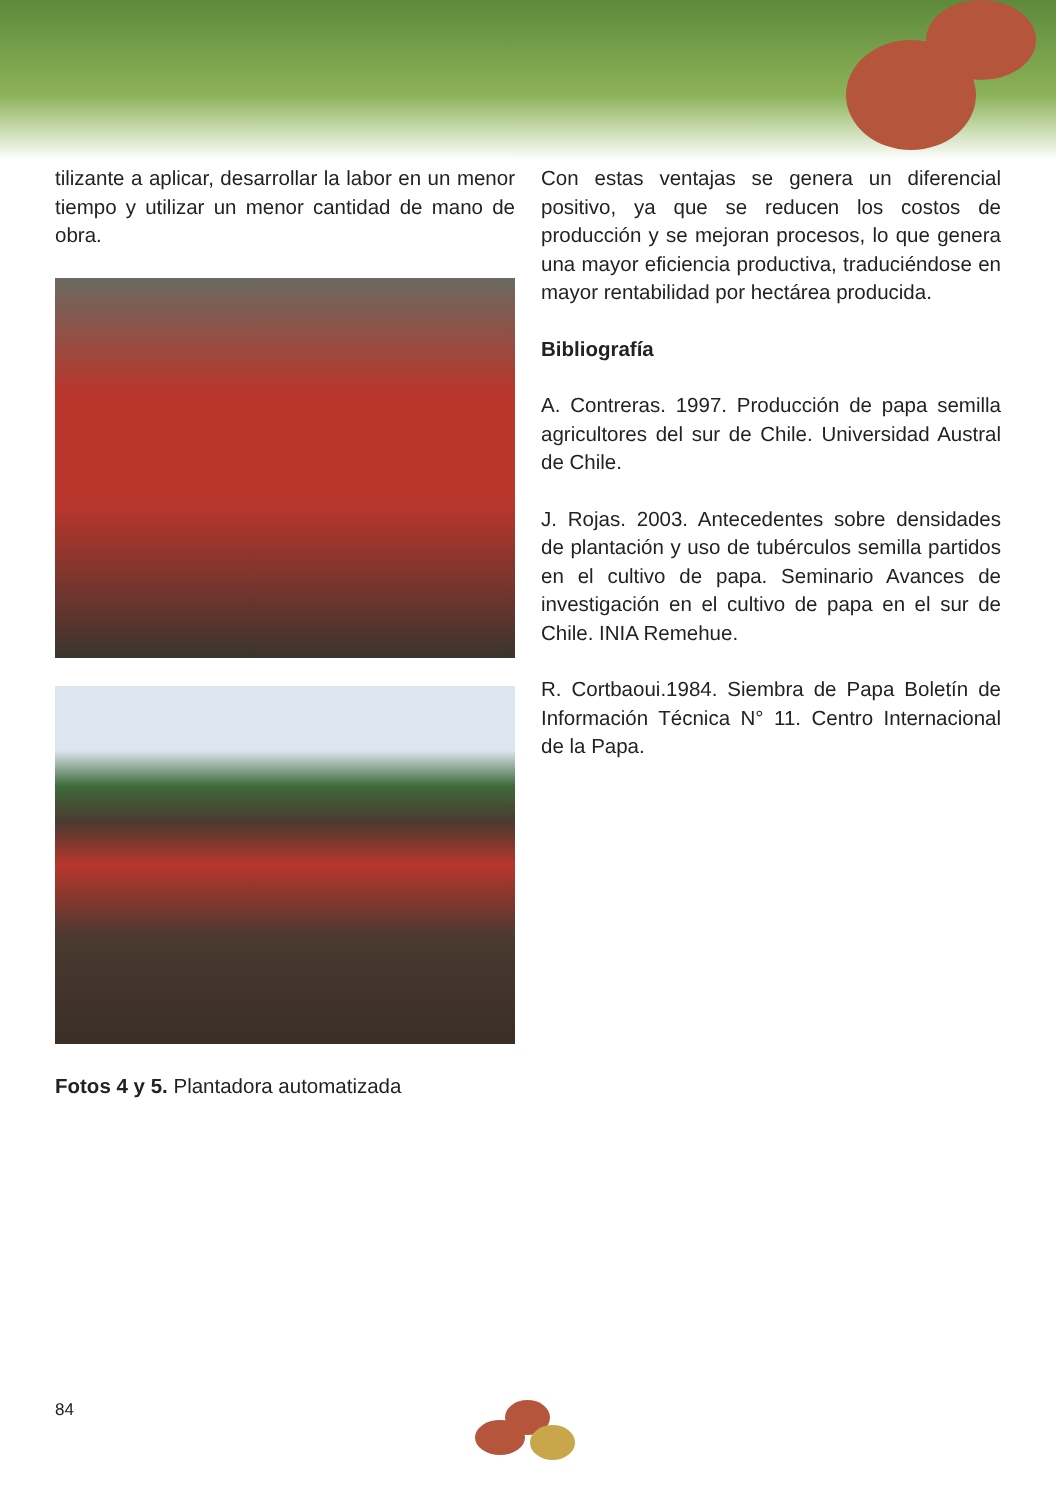tilizante a aplicar, desarrollar la labor en un menor tiempo y utilizar un menor cantidad de mano de obra.
Fotos 4 y 5. Plantadora automatizada
Con estas ventajas se genera un diferencial positivo, ya que se reducen los costos de producción y se mejoran procesos, lo que genera una mayor eficiencia productiva, traduciéndose en mayor rentabilidad por hectárea producida.
Bibliografía
A. Contreras. 1997. Producción de papa semilla agricultores del sur de Chile. Universidad Austral de Chile.
J. Rojas. 2003. Antecedentes sobre densidades de plantación y uso de tubérculos semilla partidos en el cultivo de papa. Seminario Avances de investigación en el cultivo de papa en el sur de Chile. INIA Remehue.
R. Cortbaoui.1984. Siembra de Papa Boletín de Información Técnica N° 11. Centro Internacional de la Papa.
84